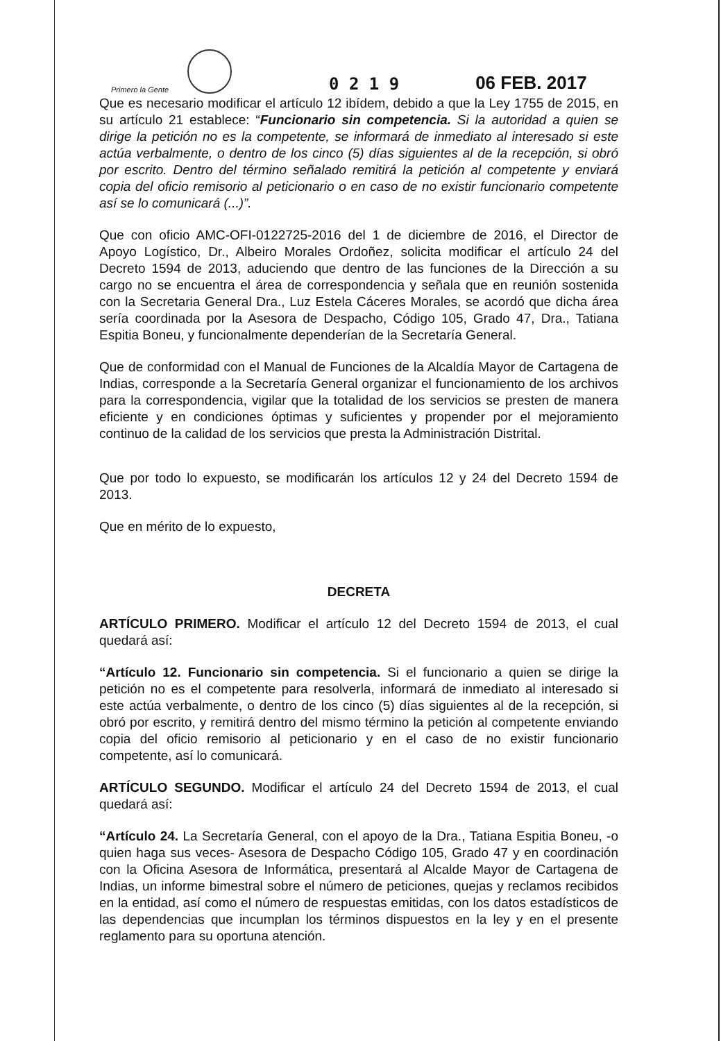Primero la Gente
0 2 1 9
06 FEB. 2017
Que es necesario modificar el artículo 12 ibídem, debido a que la Ley 1755 de 2015, en su artículo 21 establece: “Funcionario sin competencia. Si la autoridad a quien se dirige la petición no es la competente, se informará de inmediato al interesado si este actúa verbalmente, o dentro de los cinco (5) días siguientes al de la recepción, si obró por escrito. Dentro del término señalado remitirá la petición al competente y enviará copia del oficio remisorio al peticionario o en caso de no existir funcionario competente así se lo comunicará (...)”.
Que con oficio AMC-OFI-0122725-2016 del 1 de diciembre de 2016, el Director de Apoyo Logístico, Dr., Albeiro Morales Ordoñez, solicita modificar el artículo 24 del Decreto 1594 de 2013, aduciendo que dentro de las funciones de la Dirección a su cargo no se encuentra el área de correspondencia y señala que en reunión sostenida con la Secretaria General Dra., Luz Estela Cáceres Morales, se acordó que dicha área sería coordinada por la Asesora de Despacho, Código 105, Grado 47, Dra., Tatiana Espitia Boneu, y funcionalmente dependerían de la Secretaría General.
Que de conformidad con el Manual de Funciones de la Alcaldía Mayor de Cartagena de Indias, corresponde a la Secretaría General organizar el funcionamiento de los archivos para la correspondencia, vigilar que la totalidad de los servicios se presten de manera eficiente y en condiciones óptimas y suficientes y propender por el mejoramiento continuo de la calidad de los servicios que presta la Administración Distrital.
Que por todo lo expuesto, se modificarán los artículos 12 y 24 del Decreto 1594 de 2013.
Que en mérito de lo expuesto,
DECRETA
ARTÍCULO PRIMERO. Modificar el artículo 12 del Decreto 1594 de 2013, el cual quedará así:
“Artículo 12. Funcionario sin competencia. Si el funcionario a quien se dirige la petición no es el competente para resolverla, informará de inmediato al interesado si este actúa verbalmente, o dentro de los cinco (5) días siguientes al de la recepción, si obró por escrito, y remitirá dentro del mismo término la petición al competente enviando copia del oficio remisorio al peticionario y en el caso de no existir funcionario competente, así lo comunicará.
ARTÍCULO SEGUNDO. Modificar el artículo 24 del Decreto 1594 de 2013, el cual quedará así:
“Artículo 24. La Secretaría General, con el apoyo de la Dra., Tatiana Espitia Boneu, -o quien haga sus veces- Asesora de Despacho Código 105, Grado 47 y en coordinación con la Oficina Asesora de Informática, presentará al Alcalde Mayor de Cartagena de Indias, un informe bimestral sobre el número de peticiones, quejas y reclamos recibidos en la entidad, así como el número de respuestas emitidas, con los datos estadísticos de las dependencias que incumplan los términos dispuestos en la ley y en el presente reglamento para su oportuna atención.